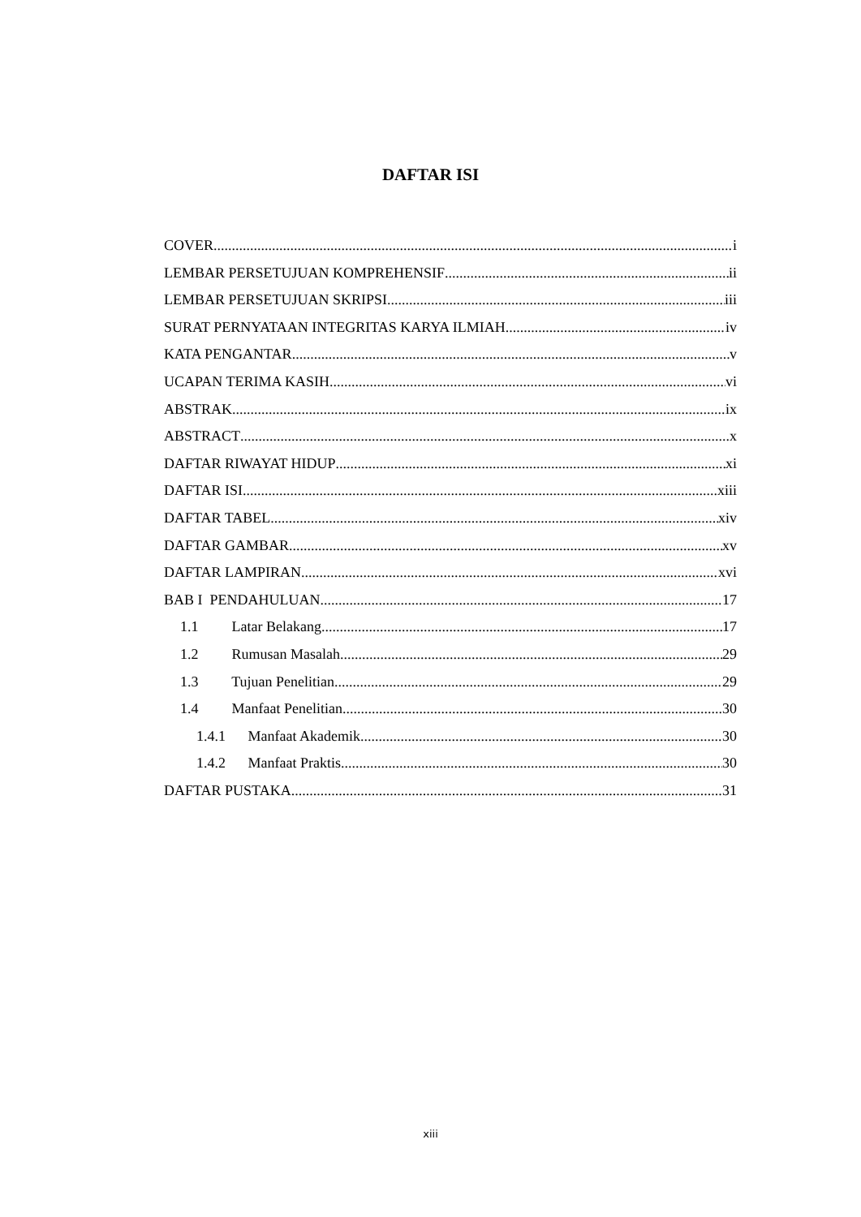DAFTAR ISI
COVER i
LEMBAR PERSETUJUAN KOMPREHENSIF ii
LEMBAR PERSETUJUAN SKRIPSI iii
SURAT PERNYATAAN INTEGRITAS KARYA ILMIAH iv
KATA PENGANTAR v
UCAPAN TERIMA KASIH vi
ABSTRAK ix
ABSTRACT x
DAFTAR RIWAYAT HIDUP xi
DAFTAR ISI xiii
DAFTAR TABEL xiv
DAFTAR GAMBAR xv
DAFTAR LAMPIRAN xvi
BAB I PENDAHULUAN 17
1.1 Latar Belakang 17
1.2 Rumusan Masalah 29
1.3 Tujuan Penelitian 29
1.4 Manfaat Penelitian 30
1.4.1 Manfaat Akademik 30
1.4.2 Manfaat Praktis 30
DAFTAR PUSTAKA 31
xiii